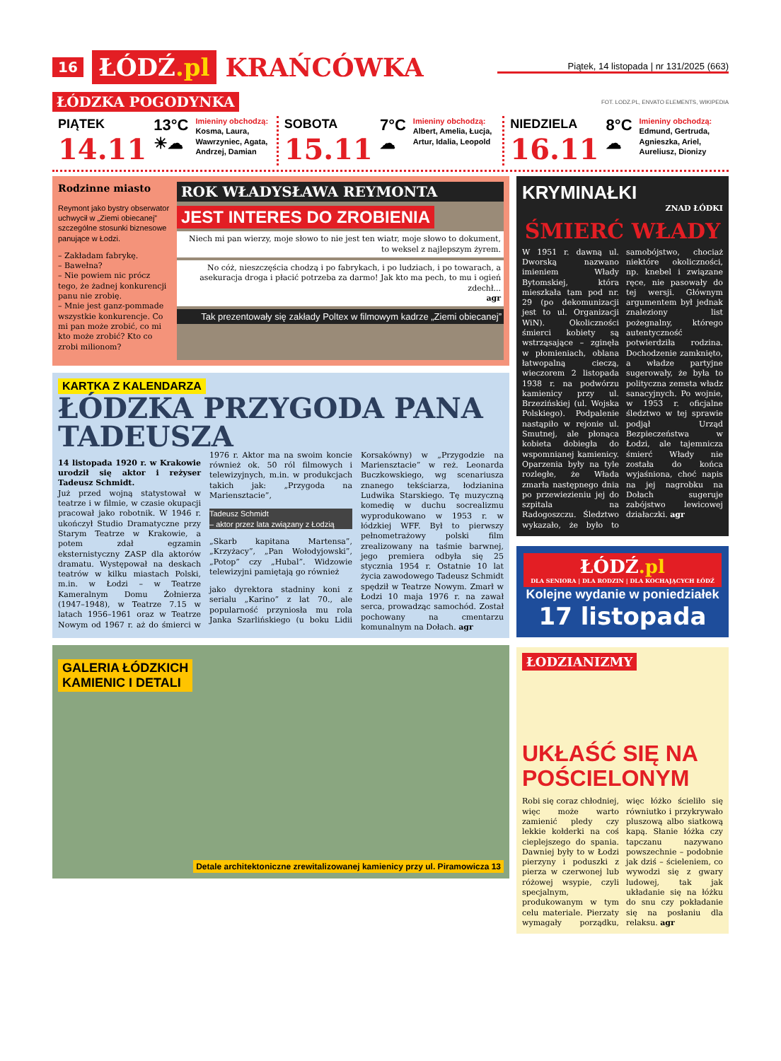16 ŁÓDŹ.pl KRAŃCÓWKA Piątek, 14 listopada | nr 131/2025 (663)
ŁÓDZKA POGODYNKA FOT. LODZ.PL, ENVATO ELEMENTS, WIKIPEDIA
PIĄTEK
14.11
13°C ☀☁
Imieniny obchodzą:
Kosma, Laura, Wawrzyniec, Agata, Andrzej, Damian
SOBOTA
15.11
7°C ☁
Imieniny obchodzą:
Albert, Amelia, Łucja, Artur, Idalia, Leopold
NIEDZIELA
16.11
8°C ☁
Imieniny obchodzą:
Edmund, Gertruda, Agnieszka, Ariel, Aureliusz, Dionizy
Rodzinne miasto
Reymont jako bystry obserwator uchwycił w „Ziemi obiecanej” szczególne stosunki biznesowe panujące w Łodzi.
– Zakładam fabrykę.
– Bawełna?
– Nie powiem nic prócz tego, że żadnej konkurencji panu nie zrobię.
– Mnie jest ganz-pommade wszystkie konkurencje. Co mi pan może zrobić, co mi kto może zrobić? Kto co zrobi milionom?
ROK WŁADYSŁAWA REYMONTA
JEST INTERES DO ZROBIENIA
Niech mi pan wierzy, moje słowo to nie jest ten wiatr, moje słowo to dokument, to weksel z najlepszym żyrem.
No cóż, nieszczęścia chodzą i po fabrykach, i po ludziach, i po towarach, a asekuracja droga i płacić potrzeba za darmo! Jak kto ma pech, to mu i ogień zdechł...
agr
Tak prezentowały się zakłady Poltex w filmowym kadrze „Ziemi obiecanej”
KARTKA Z KALENDARZA
ŁÓDZKA PRZYGODA PANA TADEUSZA
14 listopada 1920 r. w Krakowie urodził się aktor i reżyser Tadeusz Schmidt.
Już przed wojną statystował w teatrze i w filmie, w czasie okupacji pracował jako robotnik. W 1946 r. ukończył Studio Dramatyczne przy Starym Teatrze w Krakowie, a potem zdał egzamin eksternistyczny ZASP dla aktorów dramatu. Występował na deskach teatrów w kilku miastach Polski, m.in. w Łodzi – w Teatrze Kameralnym Domu Żołnierza (1947–1948), w Teatrze 7.15 w latach 1956–1961 oraz w Teatrze Nowym od 1967 r. aż do śmierci w 1976 r. Aktor ma na swoim koncie również ok. 50 ról filmowych i telewizyjnych, m.in. w produkcjach takich jak: „Przygoda na Mariensztacie”,
Tadeusz Schmidt
– aktor przez lata związany z Łodzią
„Skarb kapitana Martensa”, „Krzyżacy”, „Pan Wołodyjowski”, „Potop” czy „Hubal”. Widzowie telewizyjni pamiętają go również
jako dyrektora stadniny koni z serialu „Karino” z lat 70., ale popularność przyniosła mu rola Janka Szarlińskiego (u boku Lidii Korsakówny) w „Przygodzie na Mariensztacie” w reż. Leonarda Buczkowskiego, wg scenariusza znanego tekściarza, łodzianina Ludwika Starskiego. Tę muzyczną komedię w duchu socrealizmu wyprodukowano w 1953 r. w łódzkiej WFF. Był to pierwszy pełnometrażowy polski film zrealizowany na taśmie barwnej, jego premiera odbyła się 25 stycznia 1954 r. Ostatnie 10 lat życia zawodowego Tadeusz Schmidt spędził w Teatrze Nowym. Zmarł w Łodzi 10 maja 1976 r. na zawał serca, prowadząc samochód. Został pochowany na cmentarzu komunalnym na Dołach. agr
GALERIA ŁÓDZKICH
KAMIENIC I DETALI
Detale architektoniczne zrewitalizowanej kamienicy przy ul. Piramowicza 13
KRYMINAŁKI
ZNAD ŁÓDKI
ŚMIERĆ WŁADY
W 1951 r. dawną ul. Dworską nazwano imieniem Włady Bytomskiej, która mieszkała tam pod nr. 29 (po dekomunizacji jest to ul. Organizacji WiN). Okoliczności śmierci kobiety są wstrząsające – zginęła w płomieniach, oblana łatwopalną cieczą, wieczorem 2 listopada 1938 r. na podwórzu kamienicy przy ul. Brzezińskiej (ul. Wojska Polskiego). Podpalenie nastąpiło w rejonie ul. Smutnej, ale płonąca kobieta dobiegła do wspomnianej kamienicy. Oparzenia były na tyle rozległe, że Włada zmarła następnego dnia po przewiezieniu jej do szpitala na Radogoszczu. Śledztwo wykazało, że było to samobójstwo, chociaż niektóre okoliczności, np. knebel i związane ręce, nie pasowały do tej wersji. Głównym argumentem był jednak znaleziony list pożegnalny, którego autentyczność potwierdziła rodzina. Dochodzenie zamknięto, a władze partyjne sugerowały, że była to polityczna zemsta władz sanacyjnych. Po wojnie, w 1953 r. oficjalne śledztwo w tej sprawie podjął Urząd Bezpieczeństwa w Łodzi, ale tajemnicza śmierć Włady nie została do końca wyjaśniona, choć napis na jej nagrobku na Dołach sugeruje zabójstwo lewicowej działaczki. agr
ŁÓDŹ.pl DLA SENIORA | DLA RODZIN | DLA KOCHAJĄCYCH ŁÓDŹ
Kolejne wydanie w poniedziałek
17 listopada
ŁODZIANIZMY
UKŁAŚĆ SIĘ NA POŚCIELONYM
Robi się coraz chłodniej, więc może warto zamienić pledy czy lekkie kołderki na coś cieplejszego do spania. Dawniej były to w Łodzi pierzyny i poduszki z pierza w czerwonej lub różowej wsypie, czyli specjalnym, produkowanym w tym celu materiale. Pierzaty wymagały porządku, więc łóżko ścieliło się równiutko i przykrywało pluszową albo siatkową kapą. Słanie łóżka czy tapczanu nazywano powszechnie – podobnie jak dziś – ścieleniem, co wywodzi się z gwary ludowej, tak jak układanie się na łóżku do snu czy pokładanie się na posłaniu dla relaksu. agr